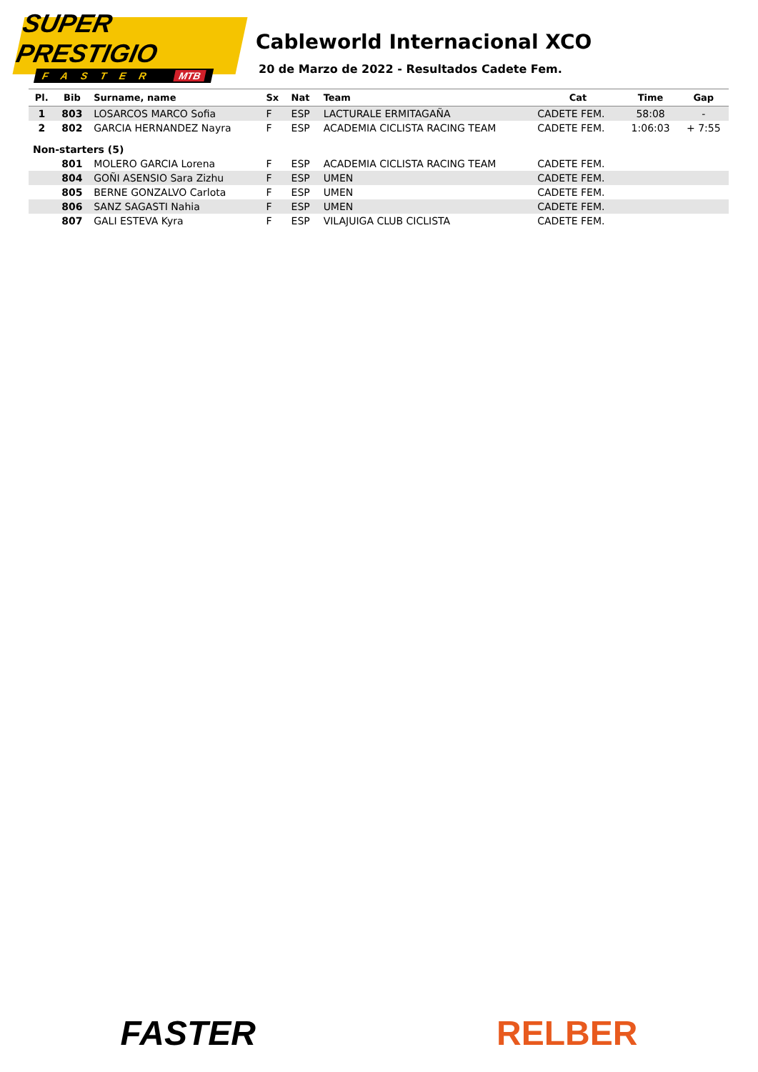SUPER PRESTIGIO
FASTER MTB
Cableworld Internacional XCO
20 de Marzo de 2022 - Resultados Cadete Fem.
| Pl. | Bib | Surname, name | Sx | Nat | Team | Cat | Time | Gap |
| --- | --- | --- | --- | --- | --- | --- | --- | --- |
| 1 | 803 | LOSARCOS MARCO Sofia | F | ESP | LACTURALE ERMITAGAÑA | CADETE FEM. | 58:08 | - |
| 2 | 802 | GARCIA HERNANDEZ Nayra | F | ESP | ACADEMIA CICLISTA RACING TEAM | CADETE FEM. | 1:06:03 | + 7:55 |
| Non-starters (5) | | | | | | | | |
| | 801 | MOLERO GARCIA Lorena | F | ESP | ACADEMIA CICLISTA RACING TEAM | CADETE FEM. | | |
| | 804 | GOÑI ASENSIO Sara Zizhu | F | ESP | UMEN | CADETE FEM. | | |
| | 805 | BERNE GONZALVO Carlota | F | ESP | UMEN | CADETE FEM. | | |
| | 806 | SANZ SAGASTI Nahia | F | ESP | UMEN | CADETE FEM. | | |
| | 807 | GALI ESTEVA Kyra | F | ESP | VILAJUIGA CLUB CICLISTA | CADETE FEM. | | |
FASTER RELBER